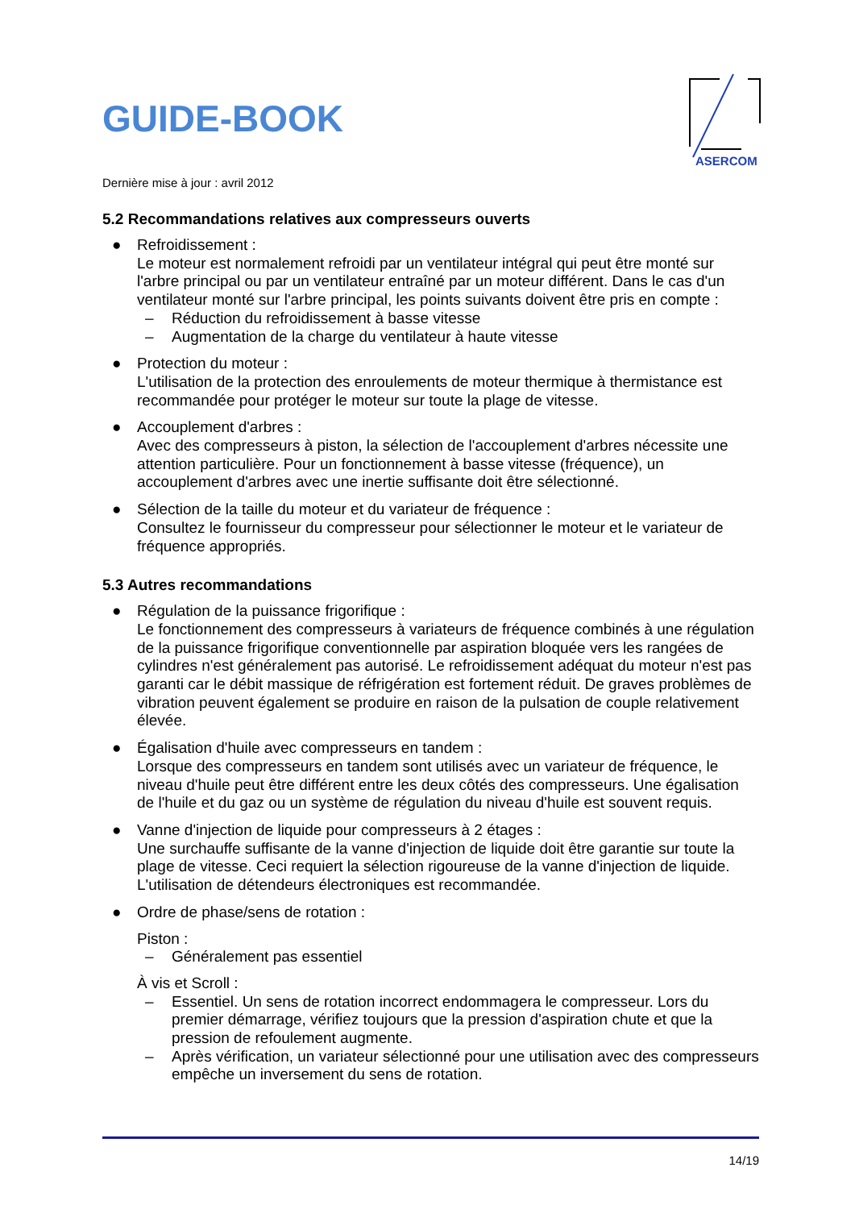ASERCOM
GUIDE-BOOK
Dernière mise à jour : avril 2012
5.2 Recommandations relatives aux compresseurs ouverts
● Refroidissement :
Le moteur est normalement refroidi par un ventilateur intégral qui peut être monté sur l'arbre principal ou par un ventilateur entraîné par un moteur différent. Dans le cas d'un ventilateur monté sur l'arbre principal, les points suivants doivent être pris en compte :
– Réduction du refroidissement à basse vitesse
– Augmentation de la charge du ventilateur à haute vitesse
● Protection du moteur :
L'utilisation de la protection des enroulements de moteur thermique à thermistance est recommandée pour protéger le moteur sur toute la plage de vitesse.
● Accouplement d'arbres :
Avec des compresseurs à piston, la sélection de l'accouplement d'arbres nécessite une attention particulière. Pour un fonctionnement à basse vitesse (fréquence), un accouplement d'arbres avec une inertie suffisante doit être sélectionné.
● Sélection de la taille du moteur et du variateur de fréquence :
Consultez le fournisseur du compresseur pour sélectionner le moteur et le variateur de fréquence appropriés.
5.3 Autres recommandations
● Régulation de la puissance frigorifique :
Le fonctionnement des compresseurs à variateurs de fréquence combinés à une régulation de la puissance frigorifique conventionnelle par aspiration bloquée vers les rangées de cylindres n'est généralement pas autorisé. Le refroidissement adéquat du moteur n'est pas garanti car le débit massique de réfrigération est fortement réduit. De graves problèmes de vibration peuvent également se produire en raison de la pulsation de couple relativement élevée.
● Égalisation d'huile avec compresseurs en tandem :
Lorsque des compresseurs en tandem sont utilisés avec un variateur de fréquence, le niveau d'huile peut être différent entre les deux côtés des compresseurs. Une égalisation de l'huile et du gaz ou un système de régulation du niveau d'huile est souvent requis.
● Vanne d'injection de liquide pour compresseurs à 2 étages :
Une surchauffe suffisante de la vanne d'injection de liquide doit être garantie sur toute la plage de vitesse. Ceci requiert la sélection rigoureuse de la vanne d'injection de liquide. L'utilisation de détendeurs électroniques est recommandée.
● Ordre de phase/sens de rotation :
Piston :
– Généralement pas essentiel
À vis et Scroll :
– Essentiel. Un sens de rotation incorrect endommagera le compresseur. Lors du premier démarrage, vérifiez toujours que la pression d'aspiration chute et que la pression de refoulement augmente.
– Après vérification, un variateur sélectionné pour une utilisation avec des compresseurs empêche un inversement du sens de rotation.
14/19